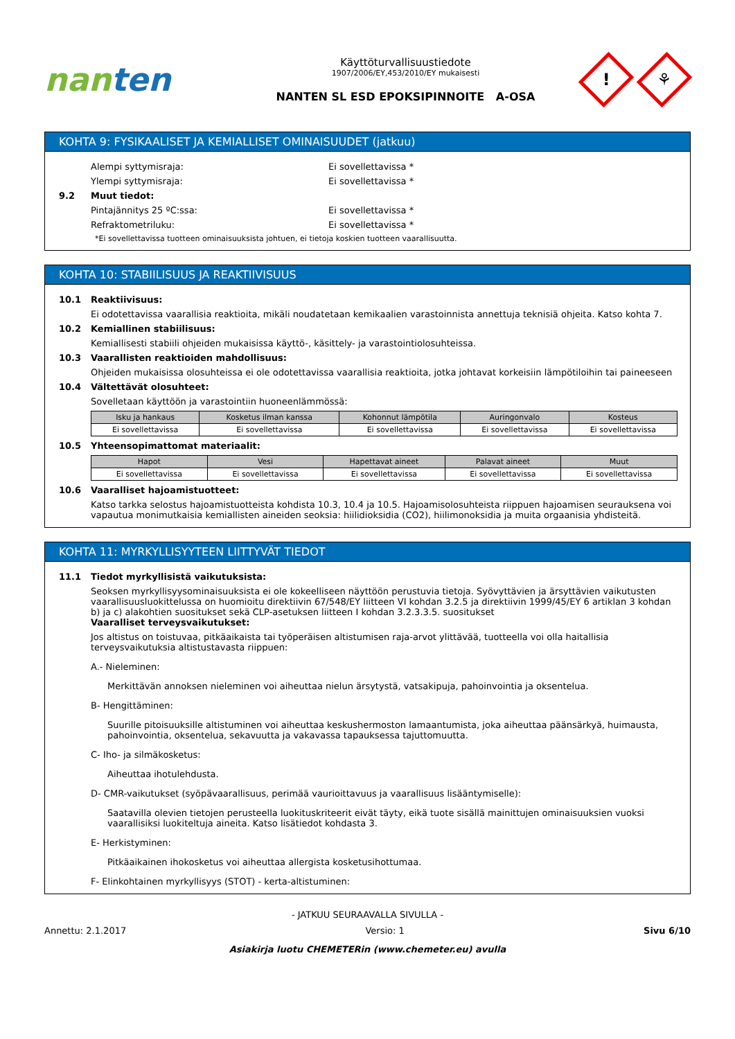nanten
Käyttöturvallisuustiedote
1907/2006/EY,453/2010/EY mukaisesti
NANTEN SL ESD EPOKSIPINNOITE A-OSA
!
⚘
KOHTA 9: FYSIKAALISET JA KEMIALLISET OMINAISUUDET (jatkuu)
Alempi syttymisraja: Ei sovellettavissa *
Ylempi syttymisraja: Ei sovellettavissa *
9.2 Muut tiedot:
Pintajännitys 25 ºC:ssa: Ei sovellettavissa *
Refraktometriluku: Ei sovellettavissa *
*Ei sovellettavissa tuotteen ominaisuuksista johtuen, ei tietoja koskien tuotteen vaarallisuutta.
KOHTA 10: STABIILISUUS JA REAKTIIVISUUS
10.1 Reaktiivisuus:
Ei odotettavissa vaarallisia reaktioita, mikäli noudatetaan kemikaalien varastoinnista annettuja teknisiä ohjeita. Katso kohta 7.
10.2 Kemiallinen stabiilisuus:
Kemiallisesti stabiili ohjeiden mukaisissa käyttö-, käsittely- ja varastointiolosuhteissa.
10.3 Vaarallisten reaktioiden mahdollisuus:
Ohjeiden mukaisissa olosuhteissa ei ole odotettavissa vaarallisia reaktioita, jotka johtavat korkeisiin lämpötiloihin tai paineeseen
10.4 Vältettävät olosuhteet:
Sovelletaan käyttöön ja varastointiin huoneenlämmössä:
| Isku ja hankaus | Kosketus ilman kanssa | Kohonnut lämpötila | Auringonvalo | Kosteus |
| --- | --- | --- | --- | --- |
| Ei sovellettavissa | Ei sovellettavissa | Ei sovellettavissa | Ei sovellettavissa | Ei sovellettavissa |
10.5 Yhteensopimattomat materiaalit:
| Hapot | Vesi | Hapettavat aineet | Palavat aineet | Muut |
| --- | --- | --- | --- | --- |
| Ei sovellettavissa | Ei sovellettavissa | Ei sovellettavissa | Ei sovellettavissa | Ei sovellettavissa |
10.6 Vaaralliset hajoamistuotteet:
Katso tarkka selostus hajoamistuotteista kohdista 10.3, 10.4 ja 10.5. Hajoamisolosuhteista riippuen hajoamisen seurauksena voi vapautua monimutkaisia kemiallisten aineiden seoksia: hiilidioksidia (CO2), hiilimonoksidia ja muita orgaanisia yhdisteitä.
KOHTA 11: MYRKYLLISYYTEEN LIITTYVÄT TIEDOT
11.1 Tiedot myrkyllisistä vaikutuksista:
Seoksen myrkyllisyysominaisuuksista ei ole kokeelliseen näyttöön perustuvia tietoja. Syövyttävien ja ärsyttävien vaikutusten vaarallisuusluokittelussa on huomioitu direktiivin 67/548/EY liitteen VI kohdan 3.2.5 ja direktiivin 1999/45/EY 6 artiklan 3 kohdan b) ja c) alakohtien suositukset sekä CLP-asetuksen liitteen I kohdan 3.2.3.3.5. suositukset
Vaaralliset terveysvaikutukset:
Jos altistus on toistuvaa, pitkäaikaista tai työperäisen altistumisen raja-arvot ylittävää, tuotteella voi olla haitallisia terveysvaikutuksia altistustavasta riippuen:
A.- Nieleminen:
Merkittävän annoksen nieleminen voi aiheuttaa nielun ärsytystä, vatsakipuja, pahoinvointia ja oksentelua.
B- Hengittäminen:
Suurille pitoisuuksille altistuminen voi aiheuttaa keskushermoston lamaantumista, joka aiheuttaa päänsärkyä, huimausta, pahoinvointia, oksentelua, sekavuutta ja vakavassa tapauksessa tajuttomuutta.
C- Iho- ja silmäkosketus:
Aiheuttaa ihotulehdusta.
D- CMR-vaikutukset (syöpävaarallisuus, perimää vaurioittavuus ja vaarallisuus lisääntymiselle):
Saatavilla olevien tietojen perusteella luokituskriteerit eivät täyty, eikä tuote sisällä mainittujen ominaisuuksien vuoksi vaarallisiksi luokiteltuja aineita. Katso lisätiedot kohdasta 3.
E- Herkistyminen:
Pitkäaikainen ihokosketus voi aiheuttaa allergista kosketusihottumaa.
F- Elinkohtainen myrkyllisyys (STOT) - kerta-altistuminen:
- JATKUU SEURAAVALLA SIVULLA -
Annettu: 2.1.2017 Versio: 1 Sivu 6/10
Asiakirja luotu CHEMETERin (www.chemeter.eu) avulla